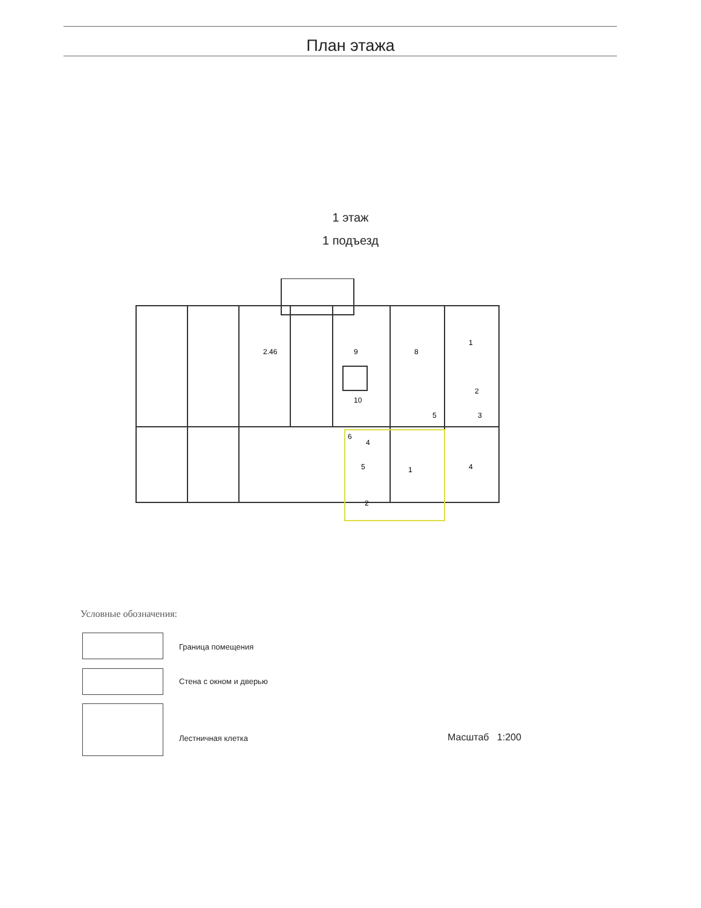План этажа
1 этаж
1 подъезд
2.46
9
8
1
10
5
3
2
4
6
5
1
2
4
Условные обозначения:
Граница помещения
Стена с окном и дверью
Лестничная клетка Масштаб 1:200